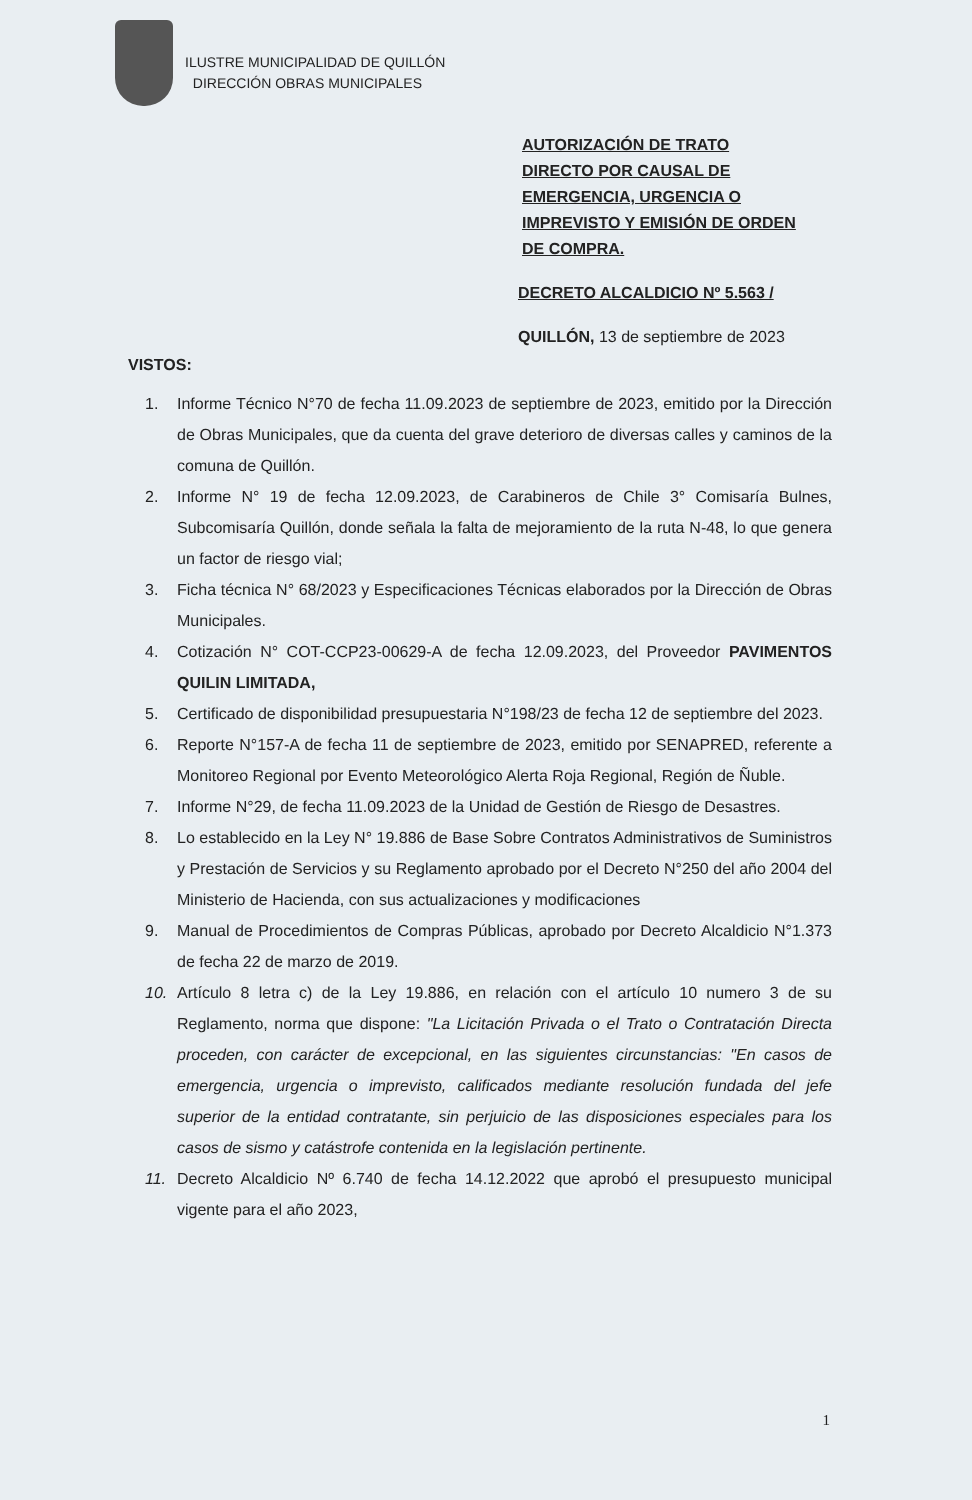ILUSTRE MUNICIPALIDAD DE QUILLÓN
DIRECCIÓN OBRAS MUNICIPALES
AUTORIZACIÓN DE TRATO
DIRECTO POR CAUSAL DE
EMERGENCIA, URGENCIA O
IMPREVISTO Y EMISIÓN DE ORDEN
DE COMPRA.
DECRETO ALCALDICIO Nº 5.563 /
QUILLÓN, 13 de septiembre de 2023
VISTOS:
1. Informe Técnico N°70 de fecha 11.09.2023 de septiembre de 2023, emitido por la Dirección de Obras Municipales, que da cuenta del grave deterioro de diversas calles y caminos de la comuna de Quillón.
2. Informe N° 19 de fecha 12.09.2023, de Carabineros de Chile 3° Comisaría Bulnes, Subcomisaría Quillón, donde señala la falta de mejoramiento de la ruta N-48, lo que genera un factor de riesgo vial;
3. Ficha técnica N° 68/2023 y Especificaciones Técnicas elaborados por la Dirección de Obras Municipales.
4. Cotización N° COT-CCP23-00629-A de fecha 12.09.2023, del Proveedor PAVIMENTOS QUILIN LIMITADA,
5. Certificado de disponibilidad presupuestaria N°198/23 de fecha 12 de septiembre del 2023.
6. Reporte N°157-A de fecha 11 de septiembre de 2023, emitido por SENAPRED, referente a Monitoreo Regional por Evento Meteorológico Alerta Roja Regional, Región de Ñuble.
7. Informe N°29, de fecha 11.09.2023 de la Unidad de Gestión de Riesgo de Desastres.
8. Lo establecido en la Ley N° 19.886 de Base Sobre Contratos Administrativos de Suministros y Prestación de Servicios y su Reglamento aprobado por el Decreto N°250 del año 2004 del Ministerio de Hacienda, con sus actualizaciones y modificaciones
9. Manual de Procedimientos de Compras Públicas, aprobado por Decreto Alcaldicio N°1.373 de fecha 22 de marzo de 2019.
10. Artículo 8 letra c) de la Ley 19.886, en relación con el artículo 10 numero 3 de su Reglamento, norma que dispone: "La Licitación Privada o el Trato o Contratación Directa proceden, con carácter de excepcional, en las siguientes circunstancias: "En casos de emergencia, urgencia o imprevisto, calificados mediante resolución fundada del jefe superior de la entidad contratante, sin perjuicio de las disposiciones especiales para los casos de sismo y catástrofe contenida en la legislación pertinente.
11. Decreto Alcaldicio Nº 6.740 de fecha 14.12.2022 que aprobó el presupuesto municipal vigente para el año 2023,
1